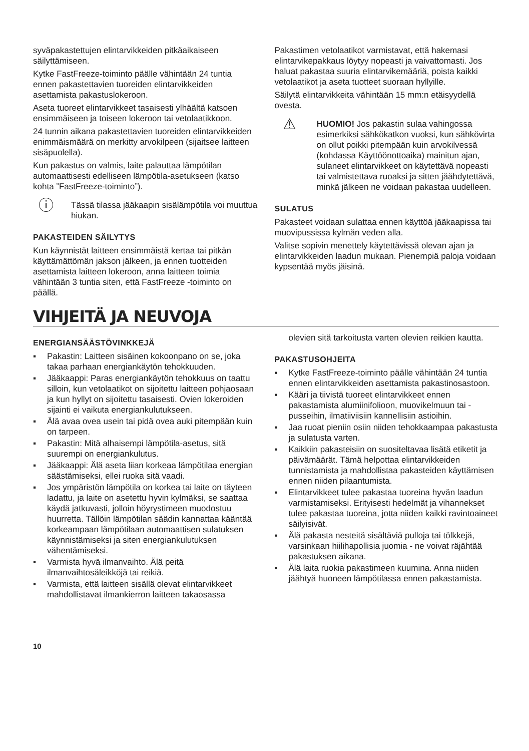syväpakastettujen elintarvikkeiden pitkäaikaiseen säilyttämiseen.
Kytke FastFreeze-toiminto päälle vähintään 24 tuntia ennen pakastettavien tuoreiden elintarvikkeiden asettamista pakastuslokeroon.
Aseta tuoreet elintarvikkeet tasaisesti ylhäältä katsoen ensimmäiseen ja toiseen lokeroon tai vetolaatikkoon.
24 tunnin aikana pakastettavien tuoreiden elintarvikkeiden enimmäismäärä on merkitty arvokilpeen (sijaitsee laitteen sisäpuolella).
Kun pakastus on valmis, laite palauttaa lämpötilan automaattisesti edelliseen lämpötila-asetukseen (katso kohta ”FastFreeze-toiminto”).
ⓘ
Tässä tilassa jääkaapin sisälämpötila voi muuttua hiukan.
PAKASTEIDEN SÄILYTYS
Kun käynnistät laitteen ensimmäistä kertaa tai pitkän käyttämättömän jakson jälkeen, ja ennen tuotteiden asettamista laitteen lokeroon, anna laitteen toimia vähintään 3 tuntia siten, että FastFreeze -toiminto on päällä.
Pakastimen vetolaatikot varmistavat, että hakemasi elintarvikepakkaus löytyy nopeasti ja vaivattomasti. Jos haluat pakastaa suuria elintarvikemääriä, poista kaikki vetolaatikot ja aseta tuotteet suoraan hyllyille.
Säilytä elintarvikkeita vähintään 15 mm:n etäisyydellä ovesta.
⚠
HUOMIO! Jos pakastin sulaa vahingossa esimerkiksi sähkökatkon vuoksi, kun sähkövirta on ollut poikki pitempään kuin arvokilvessä (kohdassa Käyttöönottoaika) mainitun ajan, sulaneet elintarvikkeet on käytettävä nopeasti tai valmistettava ruoaksi ja sitten jäähdytettävä, minkä jälkeen ne voidaan pakastaa uudelleen.
SULATUS
Pakasteet voidaan sulattaa ennen käyttöä jääkaapissa tai muovipussissa kylmän veden alla.
Valitse sopivin menettely käytettävissä olevan ajan ja elintarvikkeiden laadun mukaan. Pienempiä paloja voidaan kypsentää myös jäisinä.
VIHJEITÄ JA NEUVOJA
ENERGIANSÄÄSTÖVINKKEJÄ
▪ Pakastin: Laitteen sisäinen kokoonpano on se, joka takaa parhaan energiankäytön tehokkuuden.
▪ Jääkaappi: Paras energiankäytön tehokkuus on taattu silloin, kun vetolaatikot on sijoitettu laitteen pohjaosaan ja kun hyllyt on sijoitettu tasaisesti. Ovien lokeroiden sijainti ei vaikuta energiankulutukseen.
▪ Älä avaa ovea usein tai pidä ovea auki pitempään kuin on tarpeen.
▪ Pakastin: Mitä alhaisempi lämpötila-asetus, sitä suurempi on energiankulutus.
▪ Jääkaappi: Älä aseta liian korkeaa lämpötilaa energian säästämiseksi, ellei ruoka sitä vaadi.
▪ Jos ympäristön lämpötila on korkea tai laite on täyteen ladattu, ja laite on asetettu hyvin kylmäksi, se saattaa käydä jatkuvasti, jolloin höyrystimeen muodostuu huurretta. Tällöin lämpötilan säädin kannattaa kääntää korkeampaan lämpötilaan automaattisen sulatuksen käynnistämiseksi ja siten energiankulutuksen vähentämiseksi.
▪ Varmista hyvä ilmanvaihto. Älä peitä ilmanvaihtosäleikköjä tai reikiä.
▪ Varmista, että laitteen sisällä olevat elintarvikkeet mahdollistavat ilmankierron laitteen takaosassa
olevien sitä tarkoitusta varten olevien reikien kautta.
PAKASTUSOHJEITA
▪ Kytke FastFreeze-toiminto päälle vähintään 24 tuntia ennen elintarvikkeiden asettamista pakastinosastoon.
▪ Kääri ja tiivistä tuoreet elintarvikkeet ennen pakastamista alumiinifolioon, muovikelmuun tai -pusseihin, ilmatiiviisiin kannellisiin astioihin.
▪ Jaa ruoat pieniin osiin niiden tehokkaampaa pakastusta ja sulatusta varten.
▪ Kaikkiin pakasteisiin on suositeltavaa lisätä etiketit ja päivämäärät. Tämä helpottaa elintarvikkeiden tunnistamista ja mahdollistaa pakasteiden käyttämisen ennen niiden pilaantumista.
▪ Elintarvikkeet tulee pakastaa tuoreina hyvän laadun varmistamiseksi. Erityisesti hedelmät ja vihannekset tulee pakastaa tuoreina, jotta niiden kaikki ravintoaineet säilyisivät.
▪ Älä pakasta nesteitä sisältäviä pulloja tai tölkkejä, varsinkaan hiilihapollisia juomia - ne voivat räjähtää pakastuksen aikana.
▪ Älä laita ruokia pakastimeen kuumina. Anna niiden jäähtyä huoneen lämpötilassa ennen pakastamista.
10